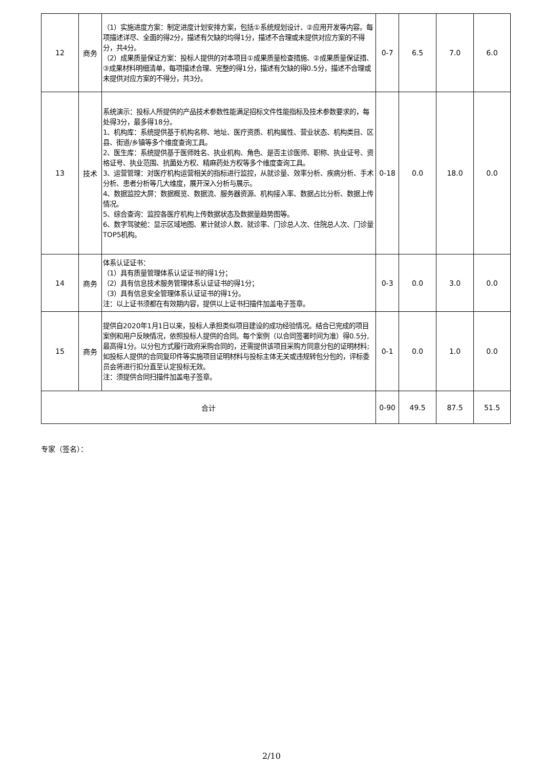| 12 | 商务 | （1）实施进度方案：制定进度计划安排方案，包括①系统规划设计、②应用开发等内容。每项描述详尽、全面的得2分，描述有欠缺的均得1分，描述不合理或未提供对应方案的不得分，共4分。 （2）成果质量保证方案：投标人提供的对本项目①成果质量检查措施、②成果质量保证措、③成果材料明细清单，每项描述合理、完整的得1分，描述有欠缺的得0.5分，描述不合理或未提供对应方案的不得分，共3分。 | 0-7 | 6.5 | 7.0 | 6.0 |
| 13 | 技术 | 系统演示：投标人所提供的产品技术参数性能满足招标文件性能指标及技术参数要求的，每处得3分，最多得18分。 1、机构库：系统提供基于机构名称、地址、医疗资质、机构属性、营业状态、机构类目、区县、街道/乡镇等多个维度查询工具。 2、医生库：系统提供基于医师姓名、执业机构、角色、是否主诊医师、职称、执业证号、资格证号、执业范围、抗菌处方权、精麻药处方权等多个维度查询工具。 3、运营管理：对医疗机构运营相关的指标进行监控，从就诊量、效率分析、疾病分析、手术分析、患者分析等几大维度，展开深入分析与展示。 4、数据监控大屏：数据概览、数据流、服务器资源、机构接入率、数据占比分析、数据上传情况。 5、综合查询：监控各医疗机构上传数据状态及数据量趋势图等。 6、数字驾驶舱：显示区域地图、累计就诊人数、就诊率、门诊总人次、住院总人次、门诊量TOP5机构。 | 0-18 | 0.0 | 18.0 | 0.0 |
| 14 | 商务 | 体系认证证书： （1）具有质量管理体系认证证书的得1分； （2）具有信息技术服务管理体系认证证书的得1分； （3）具有信息安全管理体系认证证书的得1分。 注：以上证书须都在有效期内容，提供以上证书扫描件加盖电子签章。 | 0-3 | 0.0 | 3.0 | 0.0 |
| 15 | 商务 | 提供自2020年1月1日以来，投标人承担类似项目建设的成功经验情况。结合已完成的项目案例和用户反映情况，依照投标人提供的合同。每个案例（以合同签署时间为准）得0.5分,最高得1分。以分包方式履行政府采购合同的，还需提供该项目采购方同意分包的证明材料;如投标人提供的合同复印件等实施项目证明材料与投标主体无关或违规转包分包的，评标委员会将进行扣分直至认定投标无效。 注：须提供合同扫描件加盖电子签章。 | 0-1 | 0.0 | 1.0 | 0.0 |
| 合计 | | | 0-90 | 49.5 | 87.5 | 51.5 |
专家（签名）：
2/10